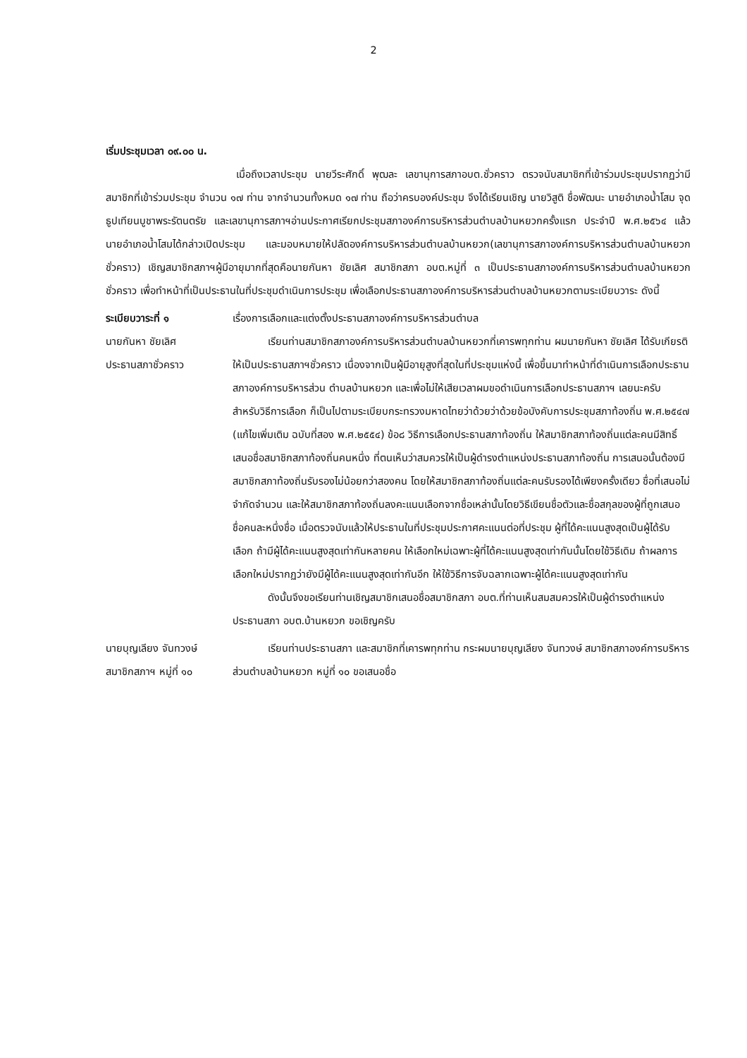2
เริ่มประชุมเวลา ๐๙.๐๐ น.
เมื่อถึงเวลาประชุม นายวีระศักดิ์ พุฒละ เลขานุการสภาอบต.ชั่วคราว ตรวจนับสมาชิกที่เข้าร่วมประชุมปรากฏว่ามีสมาชิกที่เข้าร่วมประชุม จำนวน ๑๗ ท่าน จากจำนวนทั้งหมด ๑๗ ท่าน ถือว่าครบองค์ประชุม จึงได้เรียนเชิญ นายวิสูติ ชื่อพัฒนะ นายอำเภอน้ำโสม จุดธูปเทียนบูชาพระรัตนตรัย และเลขานุการสภาฯอ่านประกาศเรียกประชุมสภาองค์การบริหารส่วนตำบลบ้านหยวกครั้งแรก ประจำปี พ.ศ.๒๕๖๔ แล้ว นายอำเภอน้ำโสมได้กล่าวเปิดประชุม และมอบหมายให้ปลัดองค์การบริหารส่วนตำบลบ้านหยวก(เลขานุการสภาองค์การบริหารส่วนตำบลบ้านหยวกชั่วคราว) เชิญสมาชิกสภาฯผู้มีอายุมากที่สุดคือนายกันหา ชัยเลิศ สมาชิกสภา อบต.หมู่ที่ ๓ เป็นประธานสภาองค์การบริหารส่วนตำบลบ้านหยวกชั่วคราว เพื่อทำหน้าที่เป็นประธานในที่ประชุมดำเนินการประชุม เพื่อเลือกประธานสภาองค์การบริหารส่วนตำบลบ้านหยวกตามระเบียบวาระ ดังนี้
ระเบียบวาระที่ ๑ เรื่องการเลือกและแต่งตั้งประธานสภาองค์การบริหารส่วนตำบล
นายกันหา ชัยเลิศ
ประธานสภาชั่วคราว
เรียนท่านสมาชิกสภาองค์การบริหารส่วนตำบลบ้านหยวกที่เคารพทุกท่าน ผมนายกันหา ชัยเลิศ ได้รับเกียรติให้เป็นประธานสภาฯชั่วคราว เนื่องจากเป็นผู้มีอายุสูงที่สุดในที่ประชุมแห่งนี้ เพื่อขึ้นมาทำหน้าที่ดำเนินการเลือกประธานสภาองค์การบริหารส่วน ตำบลบ้านหยวก และเพื่อไม่ให้เสียเวลาผมขอดำเนินการเลือกประธานสภาฯ เลยนะครับ สำหรับวิธีการเลือก ก็เป็นไปตามระเบียบกระทรวงมหาดไทยว่าด้วยว่าด้วยข้อบังคับการประชุมสภาท้องถิ่น พ.ศ.๒๕๔๗ (แก้ไขเพิ่มเติม ฉบับที่สอง พ.ศ.๒๕๕๔) ข้อ๘ วิธีการเลือกประธานสภาท้องถิ่น ให้สมาชิกสภาท้องถิ่นแต่ละคนมีสิทธิ์เสนอชื่อสมาชิกสภาท้องถิ่นคนหนึ่ง ที่ตนเห็นว่าสมควรให้เป็นผู้ดำรงตำแหน่งประธานสภาท้องถิ่น การเสนอนั้นต้องมีสมาชิกสภาท้องถิ่นรับรองไม่น้อยกว่าสองคน โดยให้สมาชิกสภาท้องถิ่นแต่ละคนรับรองได้เพียงครั้งเดียว ชื่อที่เสนอไม่จำกัดจำนวน และให้สมาชิกสภาท้องถิ่นลงคะแนนเลือกจากชื่อเหล่านั้นโดยวิธีเขียนชื่อตัวและชื่อสกุลของผู้ที่ถูกเสนอชื่อคนละหนึ่งชื่อ เมื่อตรวจนับแล้วให้ประธานในที่ประชุมประกาศคะแนนต่อที่ประชุม ผู้ที่ได้คะแนนสูงสุดเป็นผู้ได้รับเลือก ถ้ามีผู้ได้คะแนนสูงสุดเท่ากันหลายคน ให้เลือกใหม่เฉพาะผู้ที่ได้คะแนนสูงสุดเท่ากันนั้นโดยใช้วิธีเดิม ถ้าผลการเลือกใหม่ปรากฏว่ายังมีผู้ได้คะแนนสูงสุดเท่ากันอีก ให้ใช้วิธีการจับฉลากเฉพาะผู้ได้คะแนนสูงสุดเท่ากัน
ดังนั้นจึงขอเรียนท่านเชิญสมาชิกเสนอชื่อสมาชิกสภา อบต.ที่ท่านเห็นสมสมควรให้เป็นผู้ดำรงตำแหน่งประธานสภา อบต.บ้านหยวก ขอเชิญครับ
นายบุญเลียง จันทวงษ์
สมาชิกสภาฯ หมู่ที่ ๑๐
เรียนท่านประธานสภา และสมาชิกที่เคารพทุกท่าน กระผมนายบุญเลียง จันทวงษ์ สมาชิกสภาองค์การบริหารส่วนตำบลบ้านหยวก หมู่ที่ ๑๐ ขอเสนอชื่อ